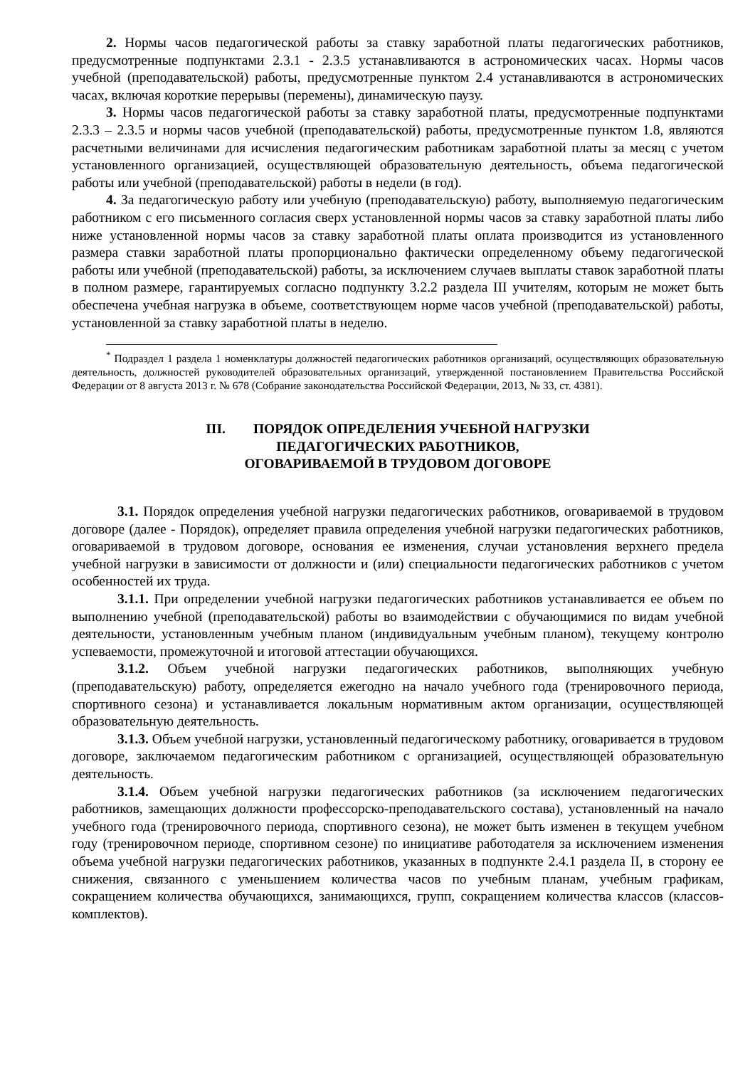2. Нормы часов педагогической работы за ставку заработной платы педагогических работников, предусмотренные подпунктами 2.3.1 - 2.3.5 устанавливаются в астрономических часах. Нормы часов учебной (преподавательской) работы, предусмотренные пунктом 2.4 устанавливаются в астрономических часах, включая короткие перерывы (перемены), динамическую паузу.
3. Нормы часов педагогической работы за ставку заработной платы, предусмотренные подпунктами 2.3.3 – 2.3.5 и нормы часов учебной (преподавательской) работы, предусмотренные пунктом 1.8, являются расчетными величинами для исчисления педагогическим работникам заработной платы за месяц с учетом установленного организацией, осуществляющей образовательную деятельность, объема педагогической работы или учебной (преподавательской) работы в недели (в год).
4. За педагогическую работу или учебную (преподавательскую) работу, выполняемую педагогическим работником с его письменного согласия сверх установленной нормы часов за ставку заработной платы либо ниже установленной нормы часов за ставку заработной платы оплата производится из установленного размера ставки заработной платы пропорционально фактически определенному объему педагогической работы или учебной (преподавательской) работы, за исключением случаев выплаты ставок заработной платы в полном размере, гарантируемых согласно подпункту 3.2.2 раздела III учителям, которым не может быть обеспечена учебная нагрузка в объеме, соответствующем норме часов учебной (преподавательской) работы, установленной за ставку заработной платы в неделю.
<sup>*</sup> Подраздел 1 раздела 1 номенклатуры должностей педагогических работников организаций, осуществляющих образовательную деятельность, должностей руководителей образовательных организаций, утвержденной постановлением Правительства Российской Федерации от 8 августа 2013 г. № 678 (Собрание законодательства Российской Федерации, 2013, № 33, ст. 4381).
III. ПОРЯДОК ОПРЕДЕЛЕНИЯ УЧЕБНОЙ НАГРУЗКИ
ПЕДАГОГИЧЕСКИХ РАБОТНИКОВ,
ОГОВАРИВАЕМОЙ В ТРУДОВОМ ДОГОВОРЕ
3.1. Порядок определения учебной нагрузки педагогических работников, оговариваемой в трудовом договоре (далее - Порядок), определяет правила определения учебной нагрузки педагогических работников, оговариваемой в трудовом договоре, основания ее изменения, случаи установления верхнего предела учебной нагрузки в зависимости от должности и (или) специальности педагогических работников с учетом особенностей их труда.
3.1.1. При определении учебной нагрузки педагогических работников устанавливается ее объем по выполнению учебной (преподавательской) работы во взаимодействии с обучающимися по видам учебной деятельности, установленным учебным планом (индивидуальным учебным планом), текущему контролю успеваемости, промежуточной и итоговой аттестации обучающихся.
3.1.2. Объем учебной нагрузки педагогических работников, выполняющих учебную (преподавательскую) работу, определяется ежегодно на начало учебного года (тренировочного периода, спортивного сезона) и устанавливается локальным нормативным актом организации, осуществляющей образовательную деятельность.
3.1.3. Объем учебной нагрузки, установленный педагогическому работнику, оговаривается в трудовом договоре, заключаемом педагогическим работником с организацией, осуществляющей образовательную деятельность.
3.1.4. Объем учебной нагрузки педагогических работников (за исключением педагогических работников, замещающих должности профессорско-преподавательского состава), установленный на начало учебного года (тренировочного периода, спортивного сезона), не может быть изменен в текущем учебном году (тренировочном периоде, спортивном сезоне) по инициативе работодателя за исключением изменения объема учебной нагрузки педагогических работников, указанных в подпункте 2.4.1 раздела II, в сторону ее снижения, связанного с уменьшением количества часов по учебным планам, учебным графикам, сокращением количества обучающихся, занимающихся, групп, сокращением количества классов (классов-комплектов).